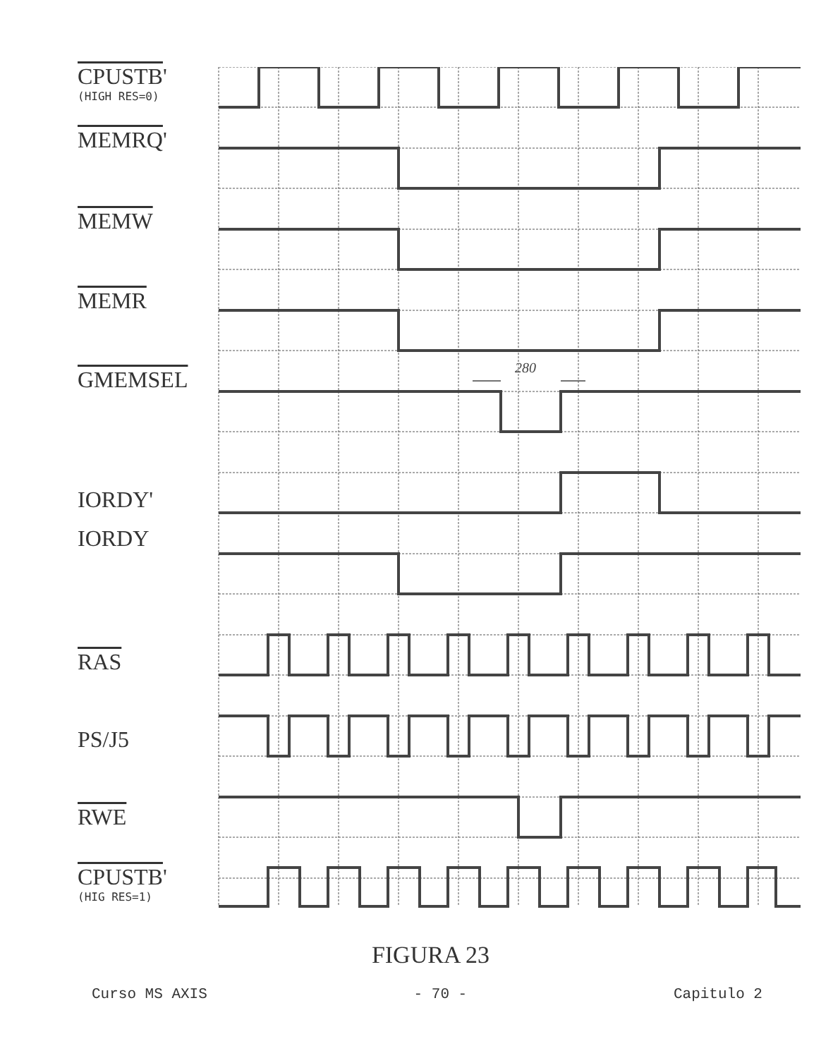CPUSTB'
(HIGH RES=0)
MEMRQ'
MEMW
MEMR
GMEMSEL
IORDY'
IORDY
RAS
PS/J5
RWE
CPUSTB'
(HIG RES=1)
280
FIGURA 23
Curso MS AXIS - 70 - Capitulo 2